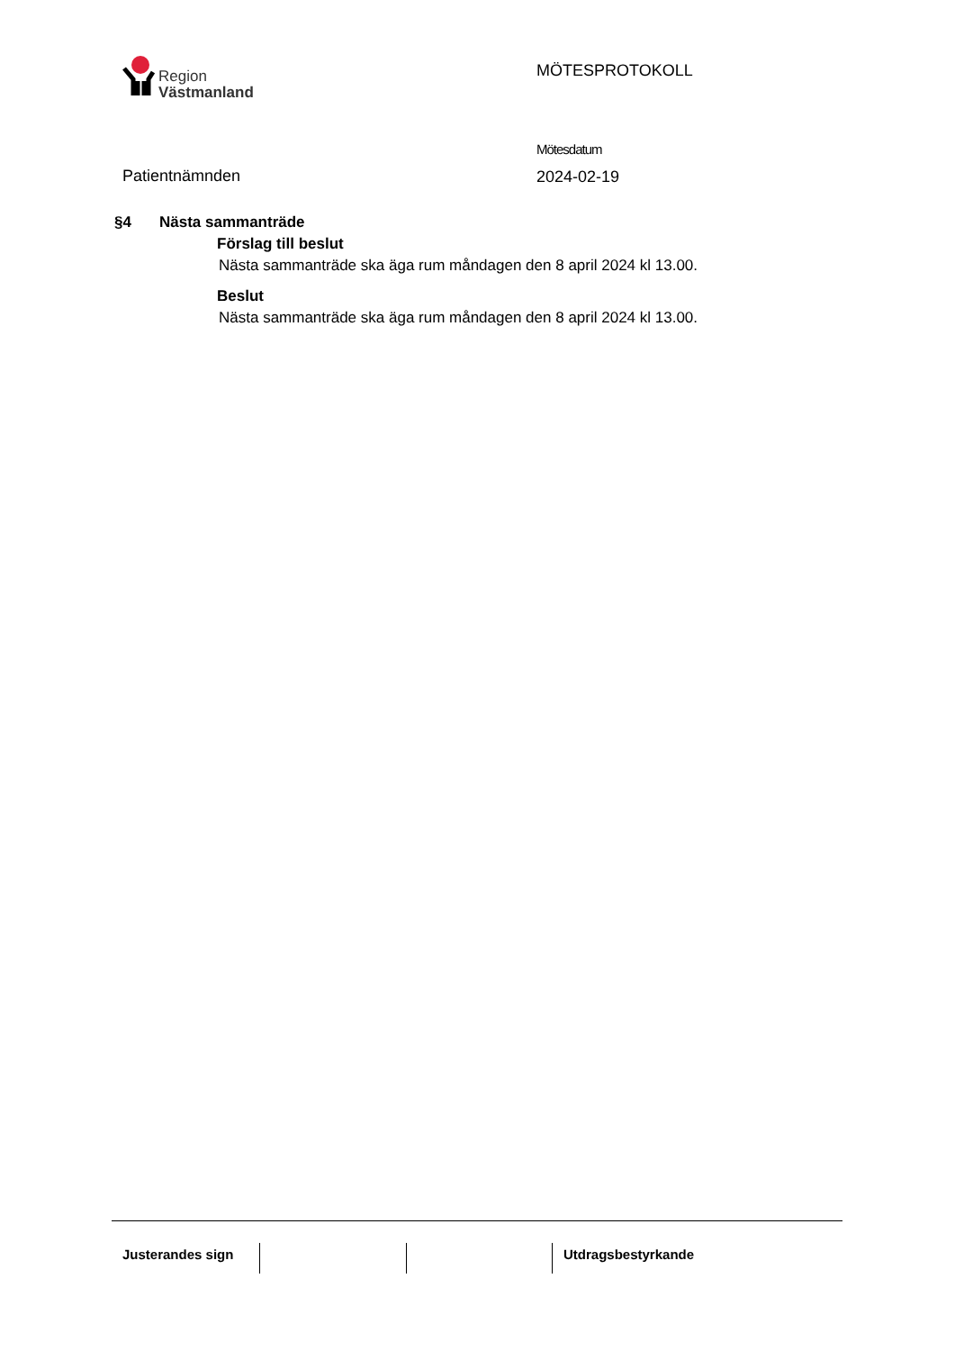Region
Västmanland
MÖTESPROTOKOLL
Patientnämnden
Mötesdatum
2024-02-19
§4 Nästa sammanträde
Förslag till beslut
Nästa sammanträde ska äga rum måndagen den 8 april 2024 kl 13.00.
Beslut
Nästa sammanträde ska äga rum måndagen den 8 april 2024 kl 13.00.
Justerandes sign
Utdragsbestyrkande